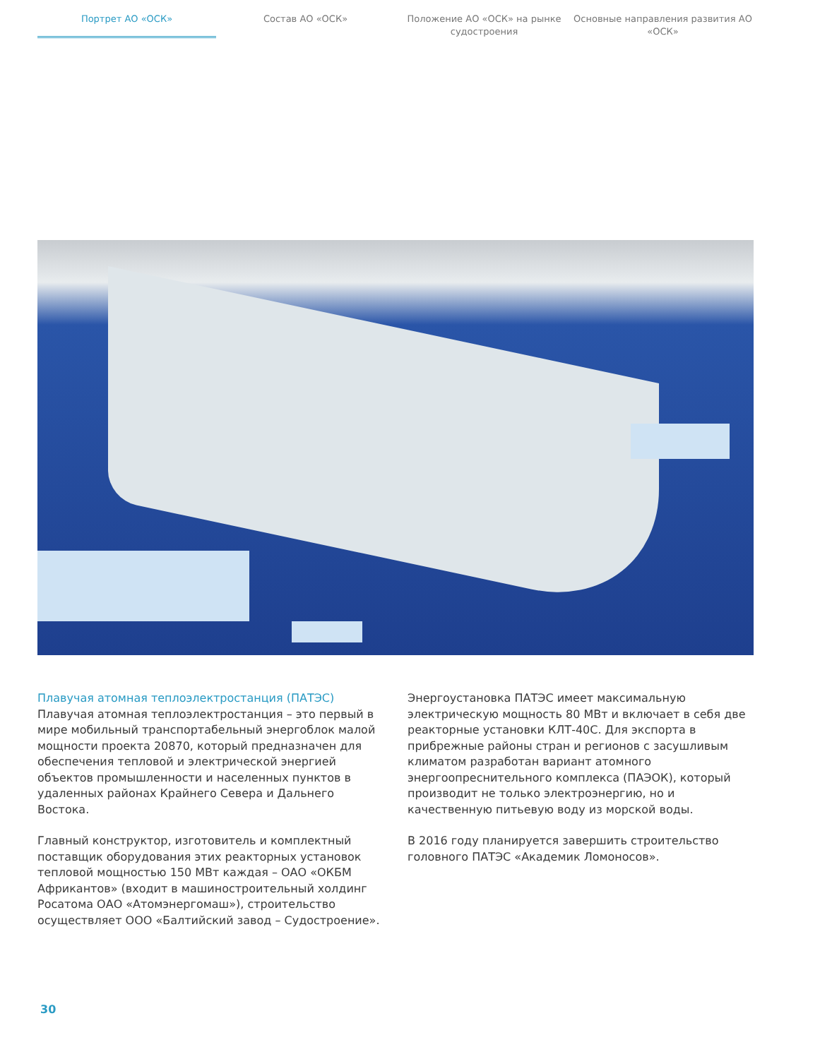Портрет АО «ОСК» Состав АО «ОСК» Положение АО «ОСК» на рынке судостроения
Основные направления развития АО «ОСК»
Плавучая атомная теплоэлектростанция (ПАТЭС)
Плавучая атомная теплоэлектростанция – это первый в мире мобильный транспортабельный энергоблок малой мощности проекта 20870, который предназначен для обеспечения тепловой и электрической энергией объектов промышленности и населенных пунктов в удаленных районах Крайнего Севера и Дальнего Востока.
Главный конструктор, изготовитель и комплектный поставщик оборудования этих реакторных установок тепловой мощностью 150 МВт каждая – ОАО «ОКБМ Африкантов» (входит в машиностроительный холдинг Росатома ОАО «Атомэнергомаш»), строительство осуществляет ООО «Балтийский завод – Судостроение».
Энергоустановка ПАТЭС имеет максимальную электрическую мощность 80 МВт и включает в себя две реакторные установки КЛТ-40С. Для экспорта в прибрежные районы стран и регионов с засушливым климатом разработан вариант атомного энергоопреснительного комплекса (ПАЭОК), который производит не только электроэнергию, но и качественную питьевую воду из морской воды.
В 2016 году планируется завершить строительство головного ПАТЭС «Академик Ломоносов».
30